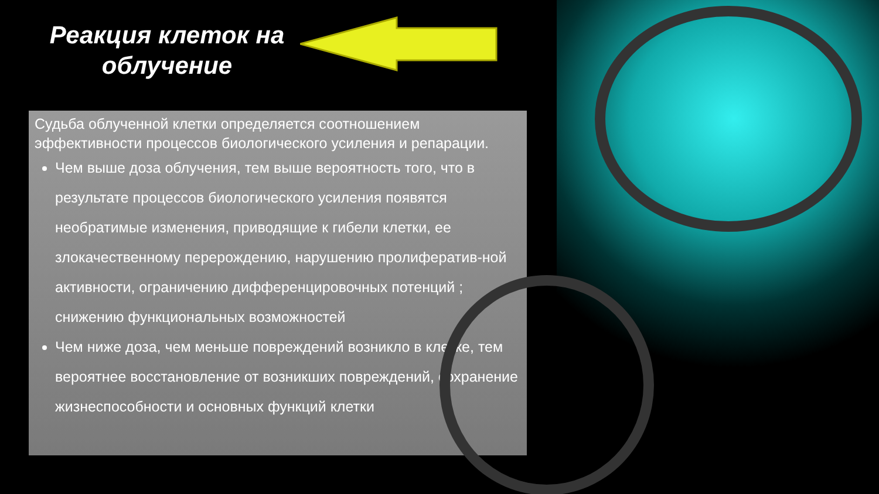Реакция клеток на облучение
Судьба облученной клетки определяется соотношением эффективности процессов биологического усиления и репарации.
Чем выше доза облучения, тем выше вероятность того, что в результате процессов биологического усиления появятся необратимые изменения, приводящие к гибели клетки, ее злокачественному перерождению, нарушению пролифератив-ной активности, ограничению дифференцировочных потенций ; снижению функциональных возможностей
Чем ниже доза, чем меньше повреждений возникло в клетке, тем вероятнее восстановление от возникших повреждений, сохранение жизнеспособности и основных функций клетки